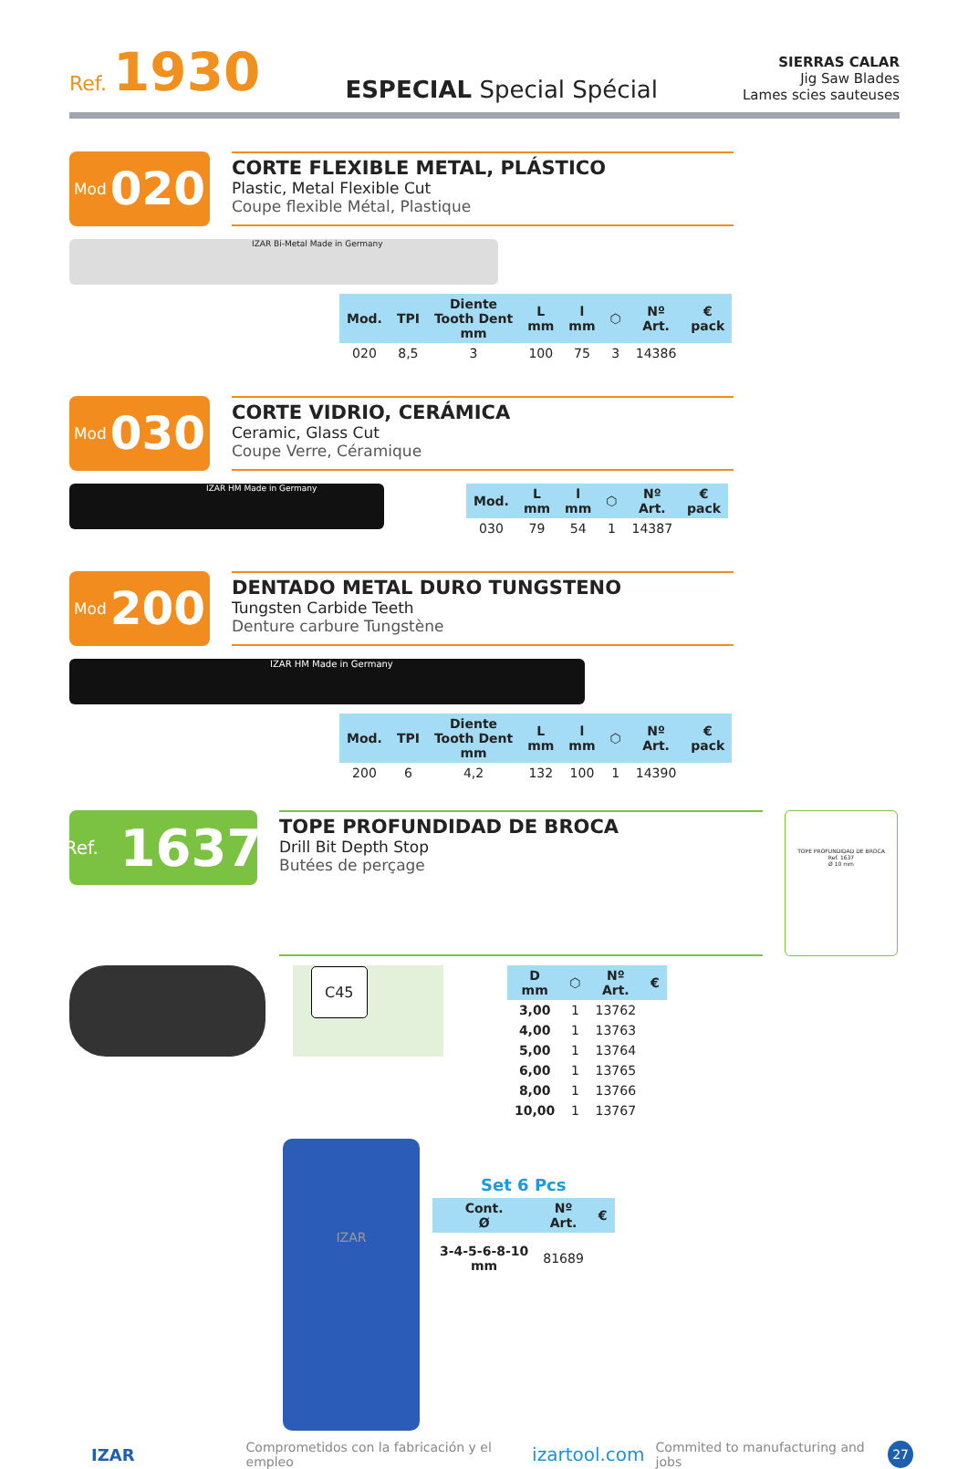Ref. 1930
ESPECIAL Special Spécial
SIERRAS CALAR
Jig Saw Blades
Lames scies sauteuses
Mod 020
CORTE FLEXIBLE METAL, PLÁSTICO
Plastic, Metal Flexible Cut
Coupe flexible Métal, Plastique
IZAR Bi-Metal Made in Germany
| Mod. | TPI | Diente Tooth Dent mm | L mm | l mm | ⬡ | Nº Art. | € pack |
| --- | --- | --- | --- | --- | --- | --- | --- |
| 020 | 8,5 | 3 | 100 | 75 | 3 | 14386 | |
Mod 030
CORTE VIDRIO, CERÁMICA
Ceramic, Glass Cut
Coupe Verre, Céramique
IZAR HM Made in Germany
| Mod. | L mm | l mm | ⬡ | Nº Art. | € pack |
| --- | --- | --- | --- | --- | --- |
| 030 | 79 | 54 | 1 | 14387 | |
Mod 200
DENTADO METAL DURO TUNGSTENO
Tungsten Carbide Teeth
Denture carbure Tungstène
IZAR HM Made in Germany
| Mod. | TPI | Diente Tooth Dent mm | L mm | l mm | ⬡ | Nº Art. | € pack |
| --- | --- | --- | --- | --- | --- | --- | --- |
| 200 | 6 | 4,2 | 132 | 100 | 1 | 14390 | |
Ref. 1637
TOPE PROFUNDIDAD DE BROCA
Drill Bit Depth Stop
Butées de perçage
TOPE PROFUNDIDAD DE BROCA
Ref. 1637
Ø 10 mm
C45
| D mm | ⬡ | Nº Art. | € |
| --- | --- | --- | --- |
| 3,00 | 1 | 13762 | |
| 4,00 | 1 | 13763 | |
| 5,00 | 1 | 13764 | |
| 6,00 | 1 | 13765 | |
| 8,00 | 1 | 13766 | |
| 10,00 | 1 | 13767 | |
IZAR
Set 6 Pcs
| Cont. Ø | Nº Art. | € |
| --- | --- | --- |
| 3-4-5-6-8-10 mm | 81689 | |
IZAR Comprometidos con la fabricación y el empleo izartool.com Commited to manufacturing and jobs 27